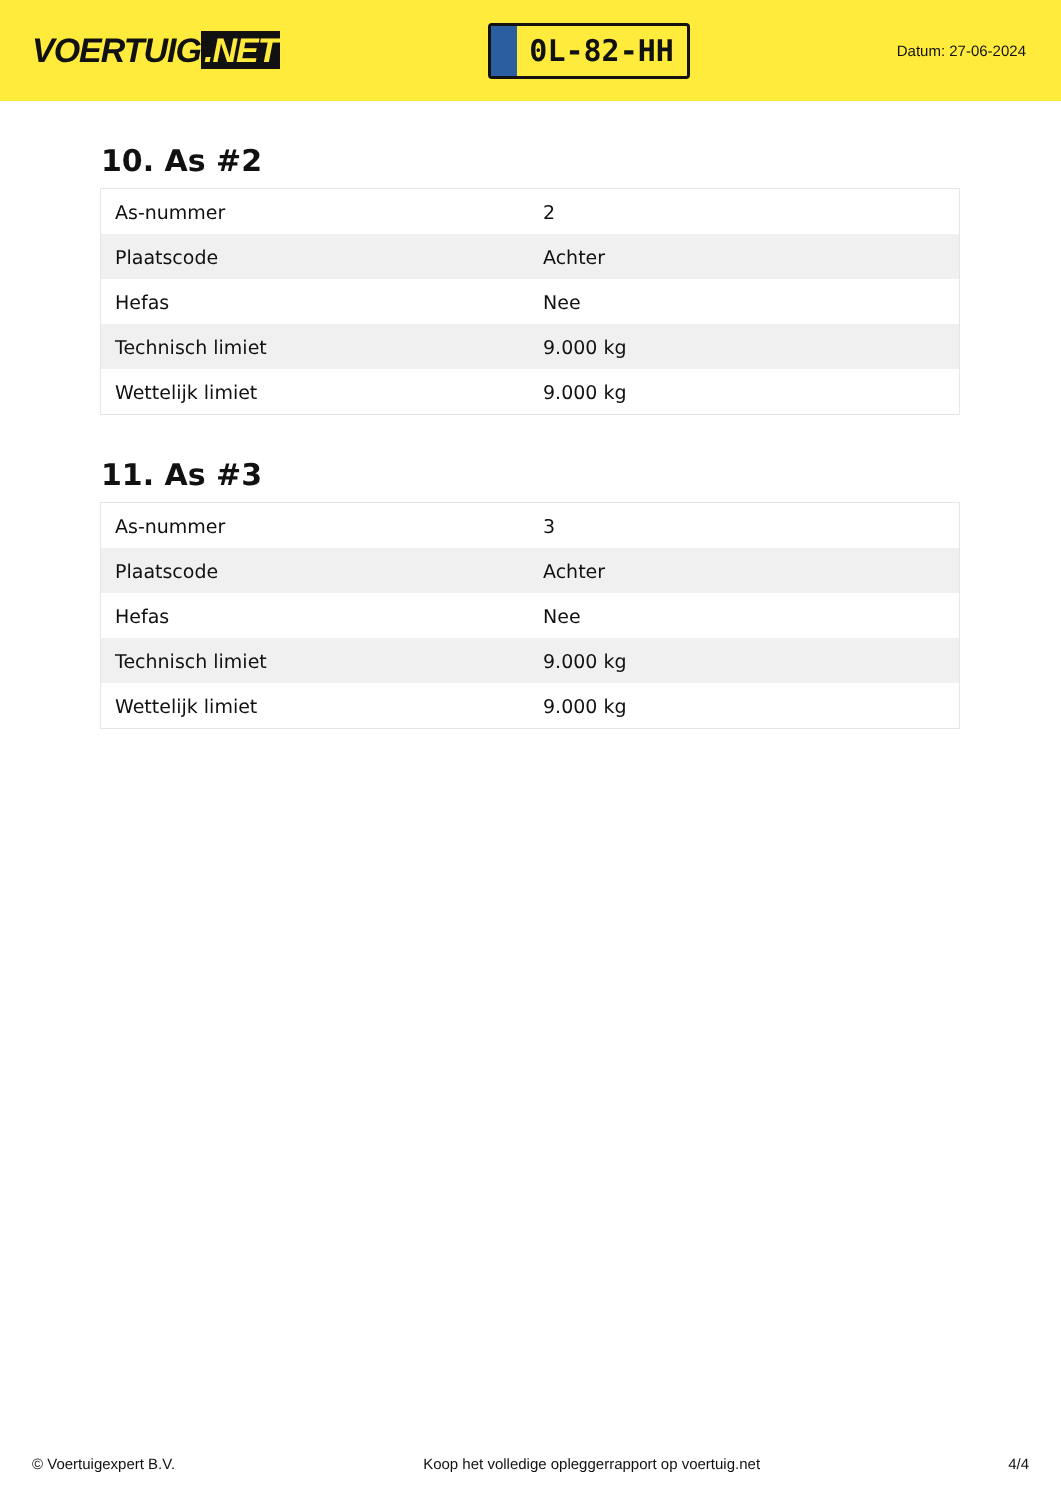VOERTUIG.NET
0L-82-HH
Datum: 27-06-2024
10. As #2
| As-nummer | 2 |
| Plaatscode | Achter |
| Hefas | Nee |
| Technisch limiet | 9.000 kg |
| Wettelijk limiet | 9.000 kg |
11. As #3
| As-nummer | 3 |
| Plaatscode | Achter |
| Hefas | Nee |
| Technisch limiet | 9.000 kg |
| Wettelijk limiet | 9.000 kg |
© Voertuigexpert B.V. Koop het volledige opleggerrapport op voertuig.net 4/4